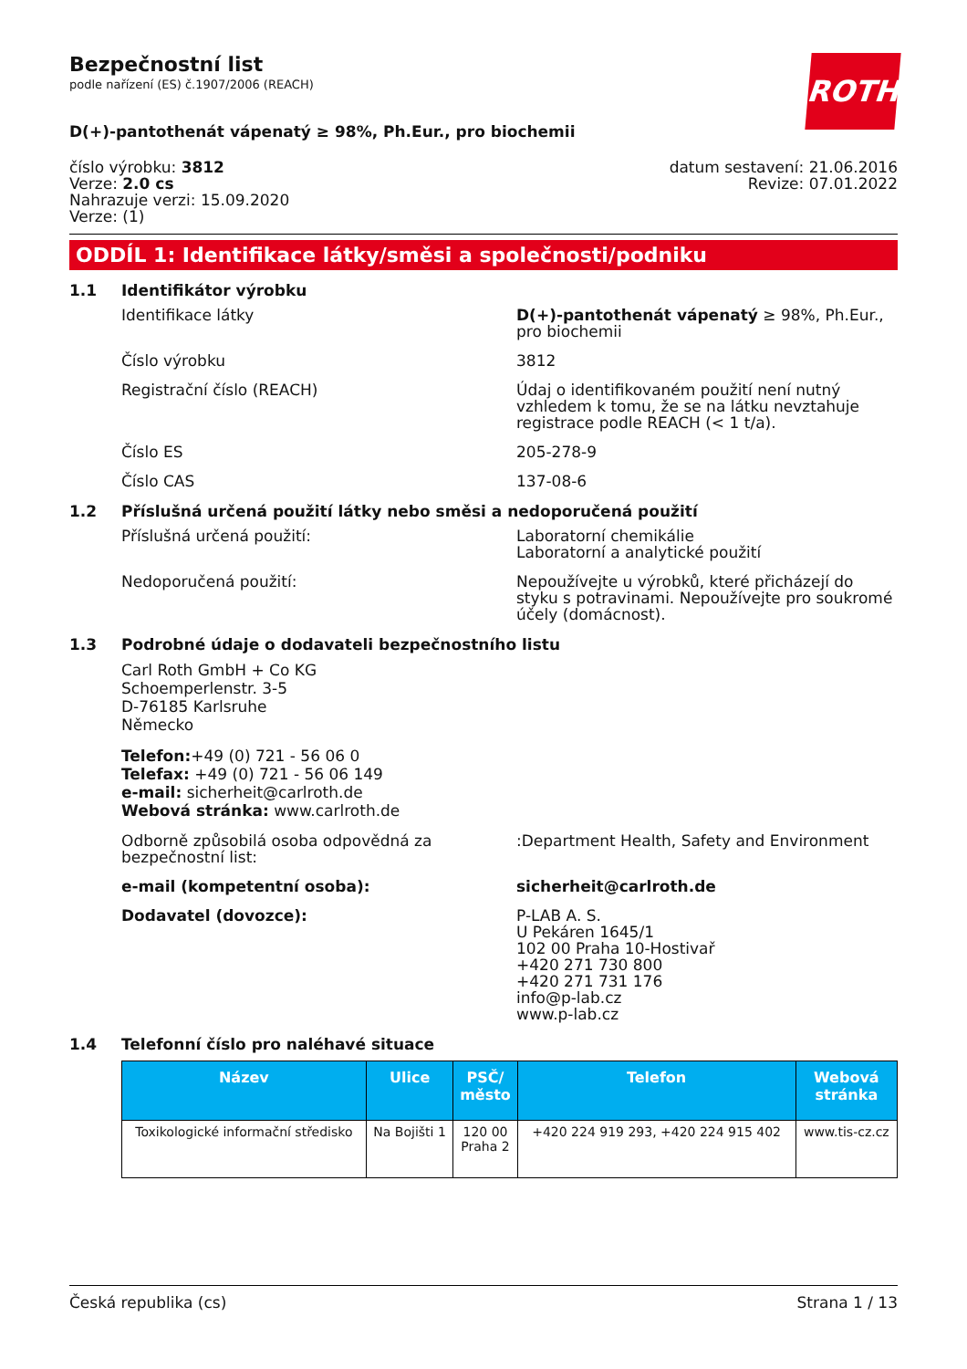ROTH
Bezpečnostní list
podle nařízení (ES) č.1907/2006 (REACH)
D(+)-pantothenát vápenatý ≥ 98%, Ph.Eur., pro biochemii
číslo výrobku: 3812
Verze: 2.0 cs
Nahrazuje verzi: 15.09.2020
Verze: (1)
datum sestavení: 21.06.2016
Revize: 07.01.2022
ODDÍL 1: Identifikace látky/směsi a společnosti/podniku
1.1 Identifikátor výrobku
Identifikace látky D(+)-pantothenát vápenatý ≥ 98%, Ph.Eur., pro biochemii
Číslo výrobku 3812
Registrační číslo (REACH) Údaj o identifikovaném použití není nutný vzhledem k tomu, že se na látku nevztahuje registrace podle REACH (< 1 t/a).
Číslo ES 205-278-9
Číslo CAS 137-08-6
1.2 Příslušná určená použití látky nebo směsi a nedoporučená použití
Příslušná určená použití: Laboratorní chemikálie
Laboratorní a analytické použití
Nedoporučená použití: Nepoužívejte u výrobků, které přicházejí do styku s potravinami. Nepoužívejte pro soukromé účely (domácnost).
1.3 Podrobné údaje o dodavateli bezpečnostního listu
Carl Roth GmbH + Co KG
Schoemperlenstr. 3-5
D-76185 Karlsruhe
Německo
Telefon:+49 (0) 721 - 56 06 0
Telefax: +49 (0) 721 - 56 06 149
e-mail: sicherheit@carlroth.de
Webová stránka: www.carlroth.de
Odborně způsobilá osoba odpovědná za bezpečnostní list:
:Department Health, Safety and Environment
e-mail (kompetentní osoba): sicherheit@carlroth.de
Dodavatel (dovozce): P-LAB A. S.
U Pekáren 1645/1
102 00 Praha 10-Hostivař
+420 271 730 800
+420 271 731 176
info@p-lab.cz
www.p-lab.cz
1.4 Telefonní číslo pro naléhavé situace
| Název | Ulice | PSČ/ město | Telefon | Webová stránka |
| --- | --- | --- | --- | --- |
| Toxikologické informační středisko | Na Bojišti 1 | 120 00 Praha 2 | +420 224 919 293, +420 224 915 402 | www.tis-cz.cz |
Česká republika (cs) Strana 1 / 13